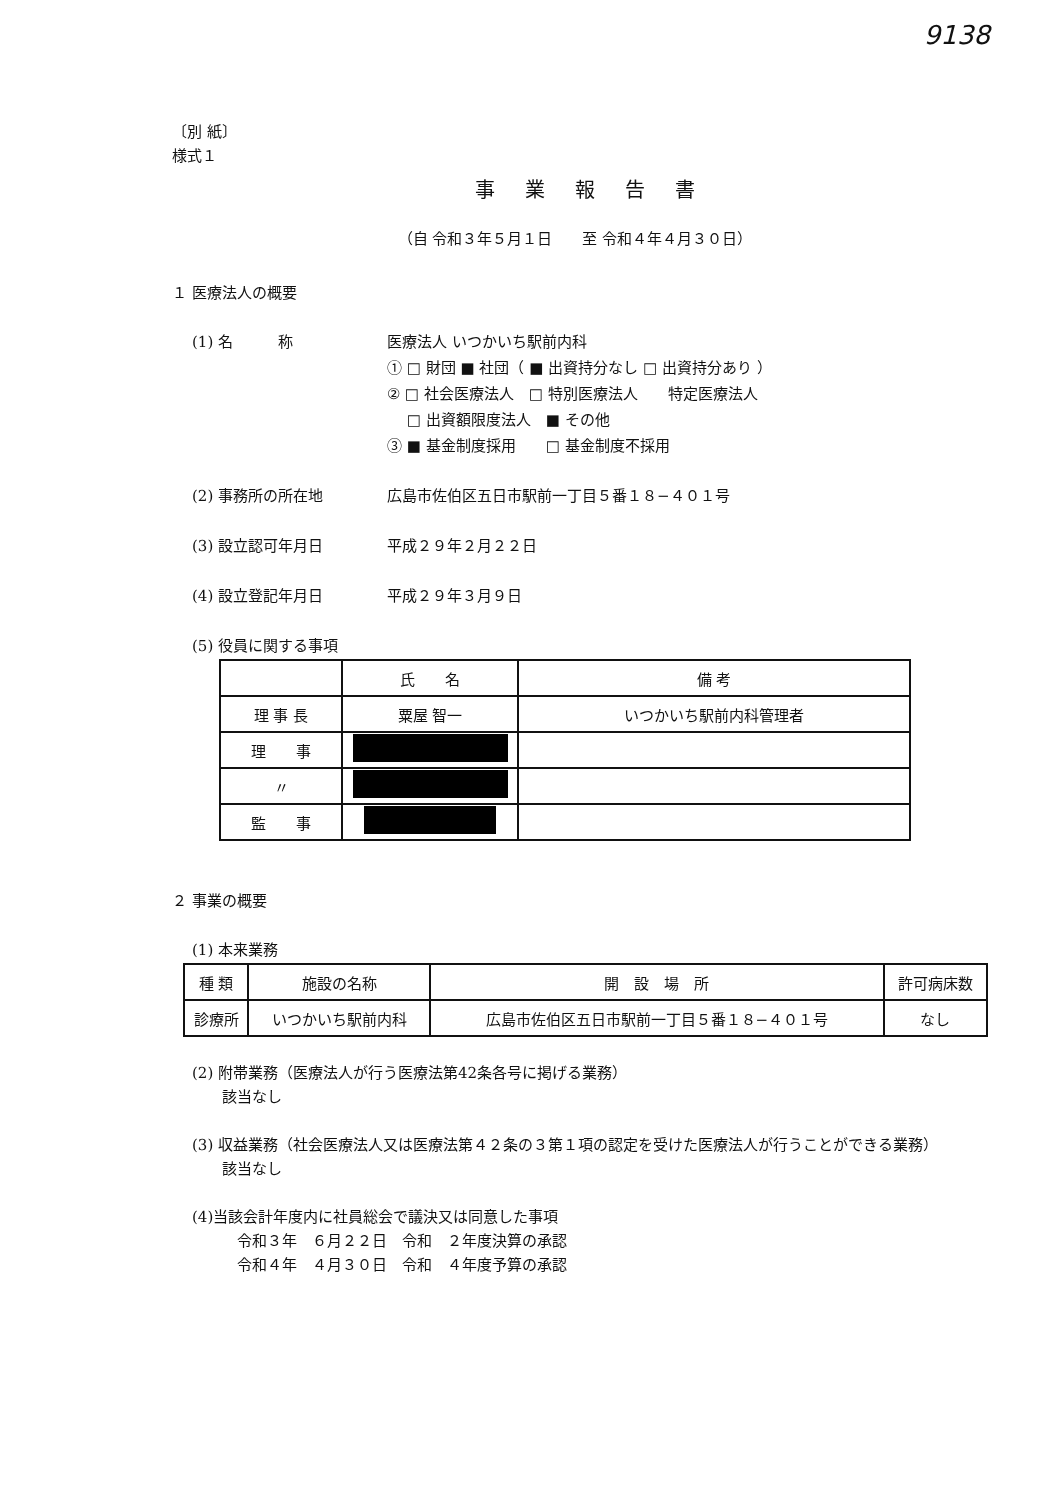9138
〔別 紙〕
様式１
事業報告書
（自 令和３年５月１日　　至 令和４年４月３０日）
１ 医療法人の概要
(1) 名　　　称 医療法人 いつかいち駅前内科
① □ 財団 ■ 社団（ ■ 出資持分なし □ 出資持分あり ）
② □ 社会医療法人　□ 特別医療法人　　特定医療法人
　 □ 出資額限度法人　■ その他
③ ■ 基金制度採用　　□ 基金制度不採用
(2) 事務所の所在地 広島市佐伯区五日市駅前一丁目５番１８−４０１号
(3) 設立認可年月日 平成２９年２月２２日
(4) 設立登記年月日 平成２９年３月９日
(5) 役員に関する事項
| | 氏 名 | 備 考 |
| --- | --- | --- |
| 理 事 長 | 粟屋 智一 | いつかいち駅前内科管理者 |
| 理 事 | | |
| 〃 | | |
| 監 事 | | |
２ 事業の概要
(1) 本来業務
| 種 類 | 施設の名称 | 開 設 場 所 | 許可病床数 |
| --- | --- | --- | --- |
| 診療所 | いつかいち駅前内科 | 広島市佐伯区五日市駅前一丁目５番１８−４０１号 | なし |
(2) 附帯業務（医療法人が行う医療法第42条各号に掲げる業務）
　　該当なし
(3) 収益業務（社会医療法人又は医療法第４２条の３第１項の認定を受けた医療法人が行うことができる業務）
　　該当なし
(4)当該会計年度内に社員総会で議決又は同意した事項
　　　令和３年　６月２２日　令和　２年度決算の承認
　　　令和４年　４月３０日　令和　４年度予算の承認